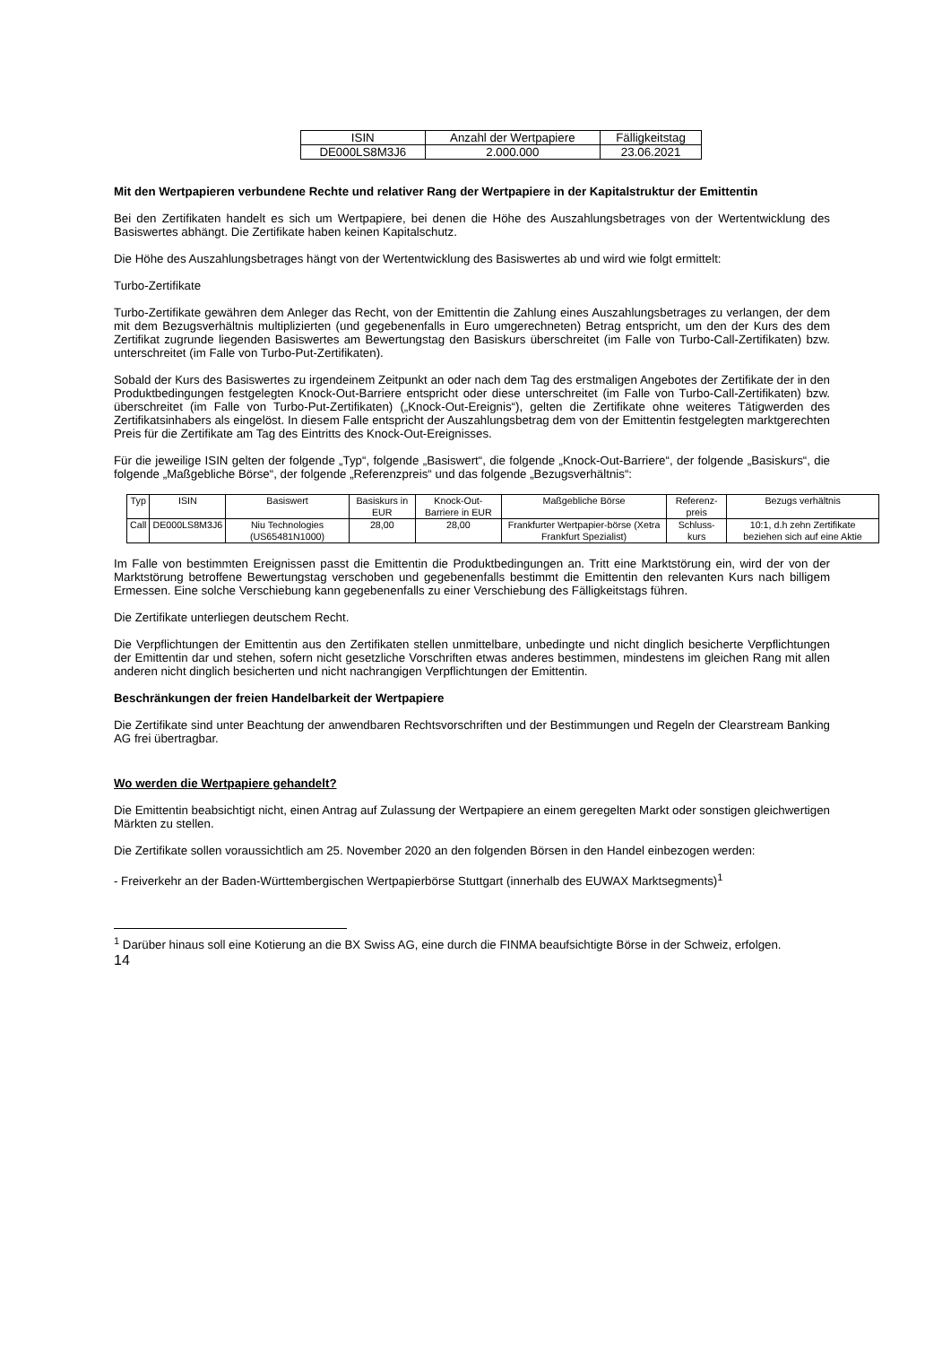| ISIN | Anzahl der Wertpapiere | Fälligkeitstag |
| --- | --- | --- |
| DE000LS8M3J6 | 2.000.000 | 23.06.2021 |
Mit den Wertpapieren verbundene Rechte und relativer Rang der Wertpapiere in der Kapitalstruktur der Emittentin
Bei den Zertifikaten handelt es sich um Wertpapiere, bei denen die Höhe des Auszahlungsbetrages von der Wertentwicklung des Basiswertes abhängt. Die Zertifikate haben keinen Kapitalschutz.
Die Höhe des Auszahlungsbetrages hängt von der Wertentwicklung des Basiswertes ab und wird wie folgt ermittelt:
Turbo-Zertifikate
Turbo-Zertifikate gewähren dem Anleger das Recht, von der Emittentin die Zahlung eines Auszahlungsbetrages zu verlangen, der dem mit dem Bezugsverhältnis multiplizierten (und gegebenenfalls in Euro umgerechneten) Betrag entspricht, um den der Kurs des dem Zertifikat zugrunde liegenden Basiswertes am Bewertungstag den Basiskurs überschreitet (im Falle von Turbo-Call-Zertifikaten) bzw. unterschreitet (im Falle von Turbo-Put-Zertifikaten).
Sobald der Kurs des Basiswertes zu irgendeinem Zeitpunkt an oder nach dem Tag des erstmaligen Angebotes der Zertifikate der in den Produktbedingungen festgelegten Knock-Out-Barriere entspricht oder diese unterschreitet (im Falle von Turbo-Call-Zertifikaten) bzw. überschreitet (im Falle von Turbo-Put-Zertifikaten) („Knock-Out-Ereignis“), gelten die Zertifikate ohne weiteres Tätigwerden des Zertifikatsinhabers als eingelöst. In diesem Falle entspricht der Auszahlungsbetrag dem von der Emittentin festgelegten marktgerechten Preis für die Zertifikate am Tag des Eintritts des Knock-Out-Ereignisses.
Für die jeweilige ISIN gelten der folgende „Typ“, folgende „Basiswert“, die folgende „Knock-Out-Barriere“, der folgende „Basiskurs“, die folgende „Maßgebliche Börse“, der folgende „Referenzpreis“ und das folgende „Bezugsverhältnis“:
| Typ | ISIN | Basiswert | Basiskurs in EUR | Knock-Out-Barriere in EUR | Maßgebliche Börse | Referenz-preis | Bezugs verhältnis |
| --- | --- | --- | --- | --- | --- | --- | --- |
| Call | DE000LS8M3J6 | Niu Technologies (US65481N1000) | 28,00 | 28,00 | Frankfurter Wertpapier-börse (Xetra Frankfurt Spezialist) | Schluss-kurs | 10:1, d.h zehn Zertifikate beziehen sich auf eine Aktie |
Im Falle von bestimmten Ereignissen passt die Emittentin die Produktbedingungen an. Tritt eine Marktstörung ein, wird der von der Marktstörung betroffene Bewertungstag verschoben und gegebenenfalls bestimmt die Emittentin den relevanten Kurs nach billigem Ermessen. Eine solche Verschiebung kann gegebenenfalls zu einer Verschiebung des Fälligkeitstags führen.
Die Zertifikate unterliegen deutschem Recht.
Die Verpflichtungen der Emittentin aus den Zertifikaten stellen unmittelbare, unbedingte und nicht dinglich besicherte Verpflichtungen der Emittentin dar und stehen, sofern nicht gesetzliche Vorschriften etwas anderes bestimmen, mindestens im gleichen Rang mit allen anderen nicht dinglich besicherten und nicht nachrangigen Verpflichtungen der Emittentin.
Beschränkungen der freien Handelbarkeit der Wertpapiere
Die Zertifikate sind unter Beachtung der anwendbaren Rechtsvorschriften und der Bestimmungen und Regeln der Clearstream Banking AG frei übertragbar.
Wo werden die Wertpapiere gehandelt?
Die Emittentin beabsichtigt nicht, einen Antrag auf Zulassung der Wertpapiere an einem geregelten Markt oder sonstigen gleichwertigen Märkten zu stellen.
Die Zertifikate sollen voraussichtlich am 25. November 2020 an den folgenden Börsen in den Handel einbezogen werden:
- Freiverkehr an der Baden-Württembergischen Wertpapierbörse Stuttgart (innerhalb des EUWAX Marktsegments)<sup>1</sup>
<sup>1</sup> Darüber hinaus soll eine Kotierung an die BX Swiss AG, eine durch die FINMA beaufsichtigte Börse in der Schweiz, erfolgen.
14